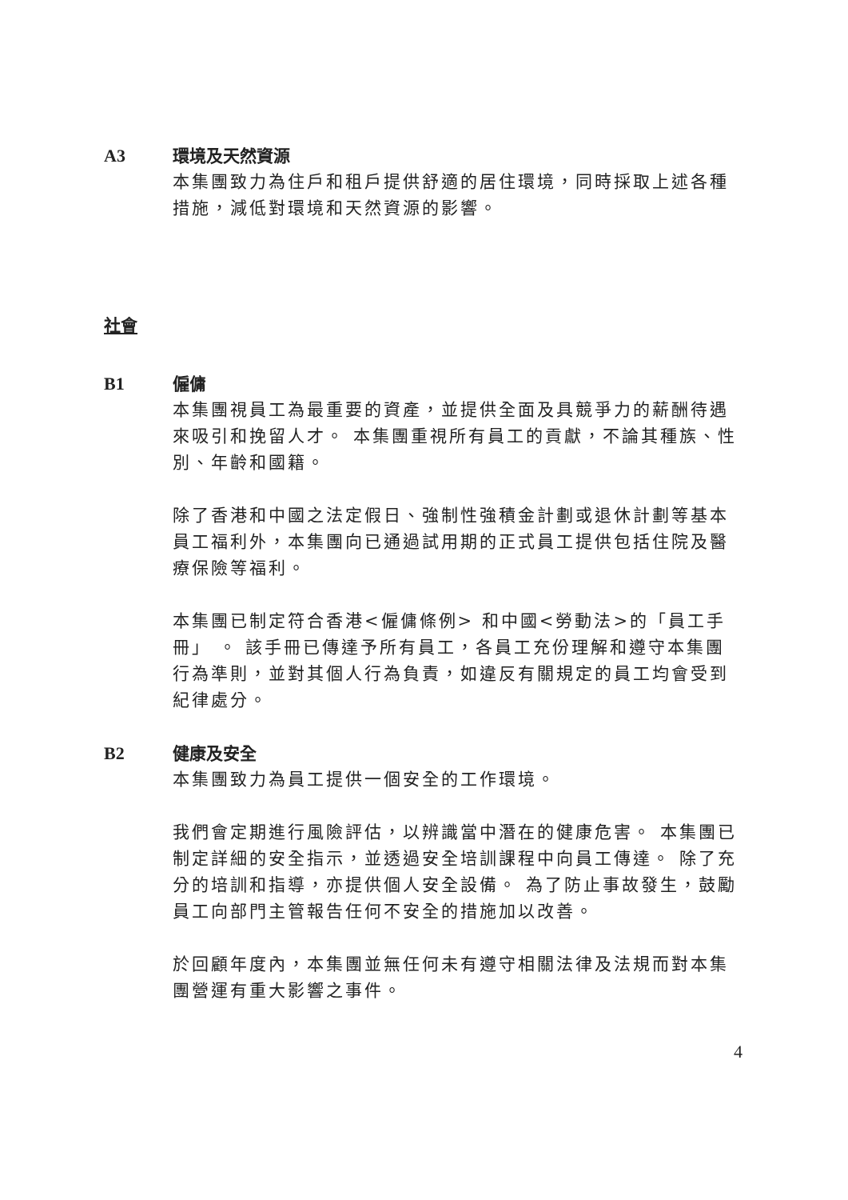A3 環境及天然資源
本集團致力為住戶和租戶提供舒適的居住環境，同時採取上述各種措施，減低對環境和天然資源的影響。
社會
B1 僱傭
本集團視員工為最重要的資產，並提供全面及具競爭力的薪酬待遇來吸引和挽留人才。 本集團重視所有員工的貢獻，不論其種族、性別、年齡和國籍。
除了香港和中國之法定假日、強制性強積金計劃或退休計劃等基本員工福利外，本集團向已通過試用期的正式員工提供包括住院及醫療保險等福利。
本集團已制定符合香港<僱傭條例> 和中國<勞動法>的「員工手冊」 。 該手冊已傳達予所有員工，各員工充份理解和遵守本集團行為準則，並對其個人行為負責，如違反有關規定的員工均會受到紀律處分。
B2 健康及安全
本集團致力為員工提供一個安全的工作環境。
我們會定期進行風險評估，以辨識當中潛在的健康危害。 本集團已制定詳細的安全指示，並透過安全培訓課程中向員工傳達。 除了充分的培訓和指導，亦提供個人安全設備。 為了防止事故發生，鼓勵員工向部門主管報告任何不安全的措施加以改善。
於回顧年度內，本集團並無任何未有遵守相關法律及法規而對本集團營運有重大影響之事件。
4